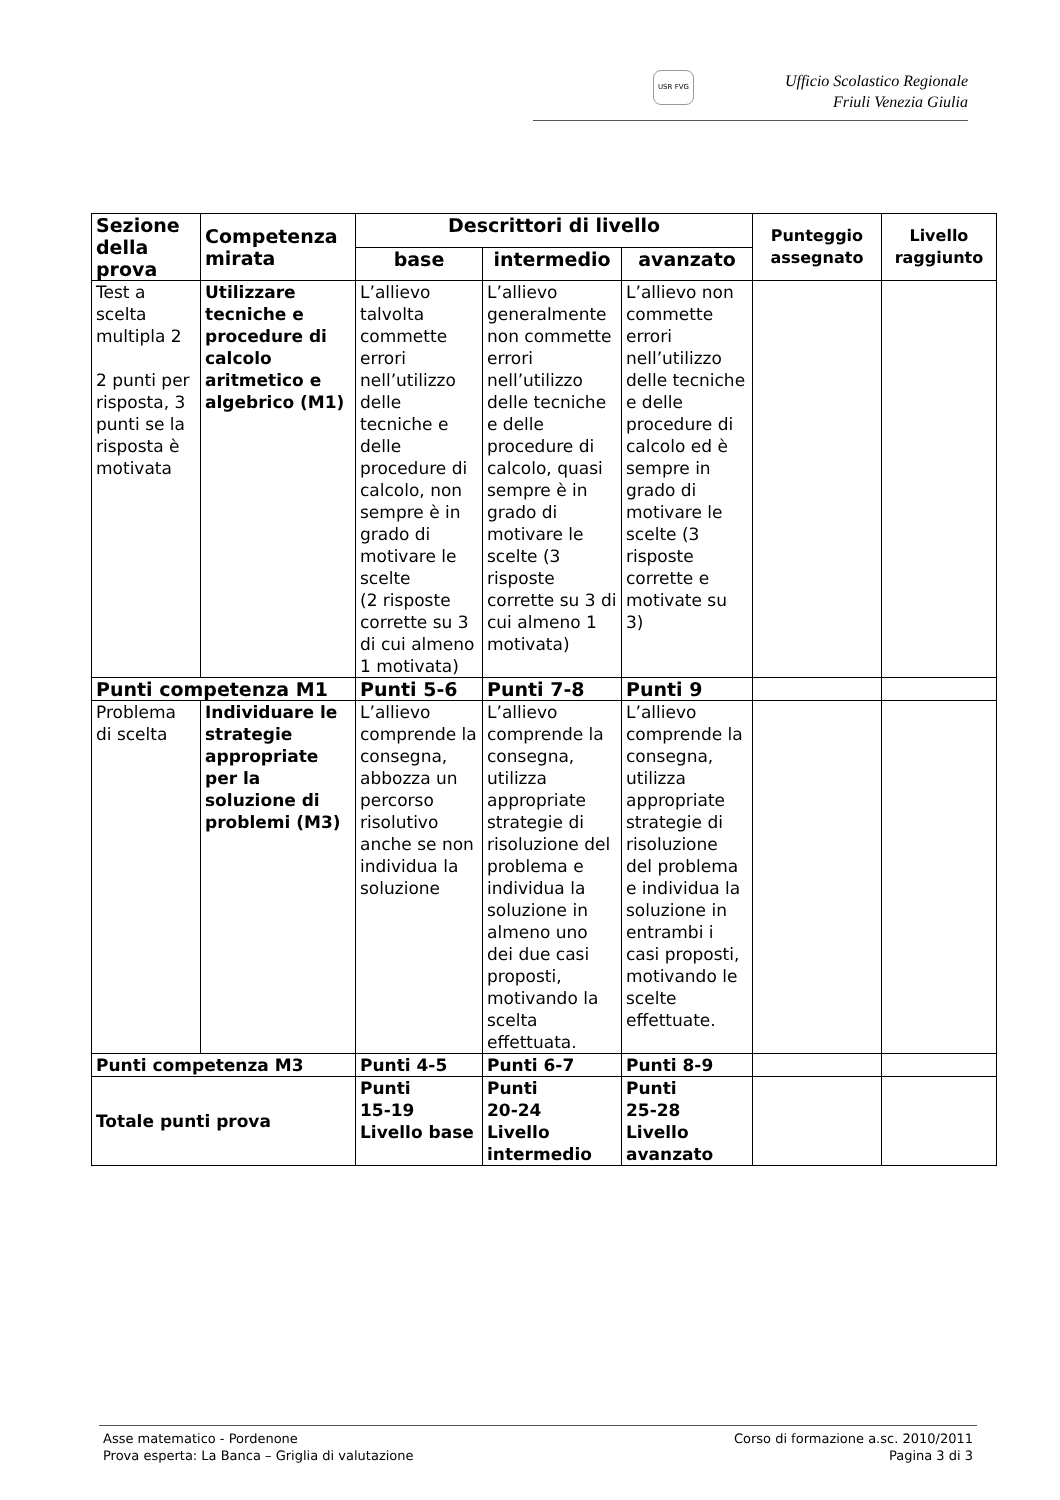USR FVG Ufficio Scolastico Regionale
Friuli Venezia Giulia
| Sezione della prova | Competenza mirata | Descrittori di livello | | | Punteggio assegnato | Livello raggiunto |
| --- | --- | --- | --- | --- | --- | --- |
| | | base | intermedio | avanzato | | |
| Test a scelta multipla 2 2 punti per risposta, 3 punti se la risposta è motivata | Utilizzare tecniche e procedure di calcolo aritmetico e algebrico (M1) | L’allievo talvolta commette errori nell’utilizzo delle tecniche e delle procedure di calcolo, non sempre è in grado di motivare le scelte (2 risposte corrette su 3 di cui almeno 1 motivata) | L’allievo generalmente non commette errori nell’utilizzo delle tecniche e delle procedure di calcolo, quasi sempre è in grado di motivare le scelte (3 risposte corrette su 3 di cui almeno 1 motivata) | L’allievo non commette errori nell’utilizzo delle tecniche e delle procedure di calcolo ed è sempre in grado di motivare le scelte (3 risposte corrette e motivate su 3) | | |
| Punti competenza M1 | | Punti 5-6 | Punti 7-8 | Punti 9 | | |
| Problema di scelta | Individuare le strategie appropriate per la soluzione di problemi (M3) | L’allievo comprende la consegna, abbozza un percorso risolutivo anche se non individua la soluzione | L’allievo comprende la consegna, utilizza appropriate strategie di risoluzione del problema e individua la soluzione in almeno uno dei due casi proposti, motivando la scelta effettuata. | L’allievo comprende la consegna, utilizza appropriate strategie di risoluzione del problema e individua la soluzione in entrambi i casi proposti, motivando le scelte effettuate. | | |
| Punti competenza M3 | | Punti 4-5 | Punti 6-7 | Punti 8-9 | | |
| Totale punti prova | | Punti 15-19 Livello base | Punti 20-24 Livello intermedio | Punti 25-28 Livello avanzato | | |
Asse matematico - Pordenone
Prova esperta: La Banca – Griglia di valutazione
Corso di formazione a.sc. 2010/2011
Pagina 3 di 3